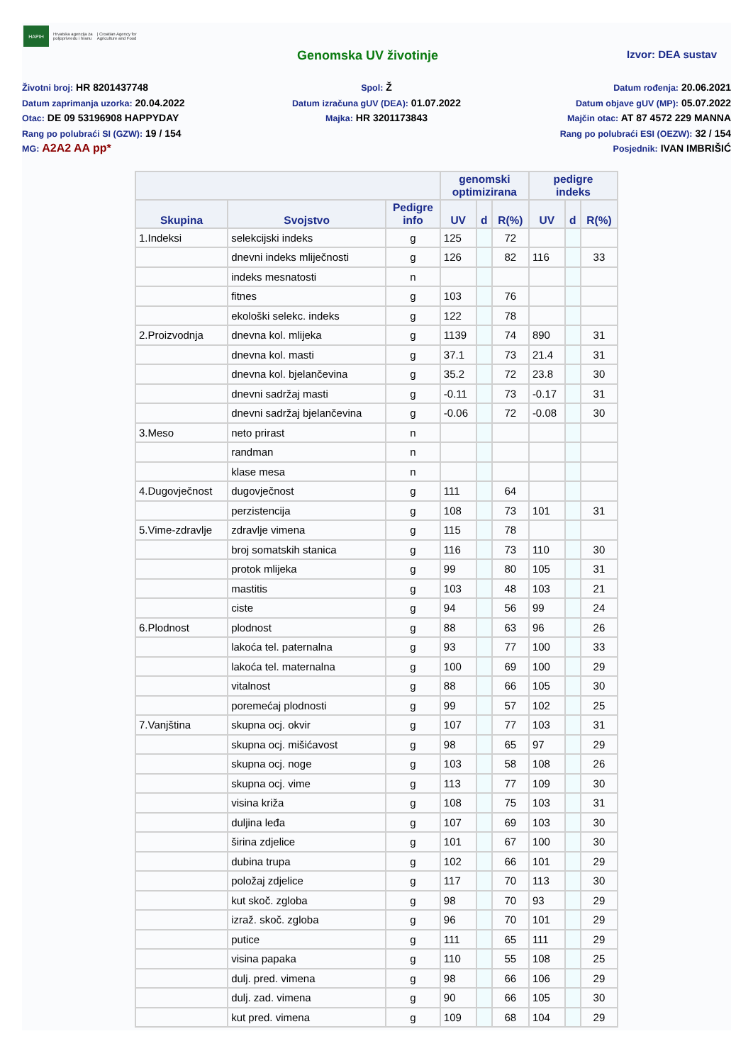HAPIH
Hrvatska agencija za
poljoprivredu i hranu
| Croatian Agency for
Agriculture and Food
Genomska UV životinje
Izvor: DEA sustav
Životni broj: HR 8201437748
Datum zaprimanja uzorka: 20.04.2022
Otac: DE 09 53196908 HAPPYDAY
Rang po polubraći SI (GZW): 19 / 154
MG: A2A2 AA pp*
Spol: Ž
Datum izračuna gUV (DEA): 01.07.2022
Majka: HR 3201173843
Datum rođenja: 20.06.2021
Datum objave gUV (MP): 05.07.2022
Majčin otac: AT 87 4572 229 MANNA
Rang po polubraći ESI (OEZW): 32 / 154
Posjednik: IVAN IMBRIŠIĆ
| | | | genomski optimizirana | | | pedigre indeks | | |
| --- | --- | --- | --- | --- | --- | --- | --- | --- |
| Skupina | Svojstvo | Pedigre info | UV | d | R(%) | UV | d | R(%) |
| 1.Indeksi | selekcijski indeks | g | 125 | | 72 | | | |
| | dnevni indeks mliječnosti | g | 126 | | 82 | 116 | | 33 |
| | indeks mesnatosti | n | | | | | | |
| | fitnes | g | 103 | | 76 | | | |
| | ekološki selekc. indeks | g | 122 | | 78 | | | |
| 2.Proizvodnja | dnevna kol. mlijeka | g | 1139 | | 74 | 890 | | 31 |
| | dnevna kol. masti | g | 37.1 | | 73 | 21.4 | | 31 |
| | dnevna kol. bjelančevina | g | 35.2 | | 72 | 23.8 | | 30 |
| | dnevni sadržaj masti | g | -0.11 | | 73 | -0.17 | | 31 |
| | dnevni sadržaj bjelančevina | g | -0.06 | | 72 | -0.08 | | 30 |
| 3.Meso | neto prirast | n | | | | | | |
| | randman | n | | | | | | |
| | klase mesa | n | | | | | | |
| 4.Dugovječnost | dugovječnost | g | 111 | | 64 | | | |
| | perzistencija | g | 108 | | 73 | 101 | | 31 |
| 5.Vime-zdravlje | zdravlje vimena | g | 115 | | 78 | | | |
| | broj somatskih stanica | g | 116 | | 73 | 110 | | 30 |
| | protok mlijeka | g | 99 | | 80 | 105 | | 31 |
| | mastitis | g | 103 | | 48 | 103 | | 21 |
| | ciste | g | 94 | | 56 | 99 | | 24 |
| 6.Plodnost | plodnost | g | 88 | | 63 | 96 | | 26 |
| | lakoća tel. paternalna | g | 93 | | 77 | 100 | | 33 |
| | lakoća tel. maternalna | g | 100 | | 69 | 100 | | 29 |
| | vitalnost | g | 88 | | 66 | 105 | | 30 |
| | poremećaj plodnosti | g | 99 | | 57 | 102 | | 25 |
| 7.Vanjština | skupna ocj. okvir | g | 107 | | 77 | 103 | | 31 |
| | skupna ocj. mišićavost | g | 98 | | 65 | 97 | | 29 |
| | skupna ocj. noge | g | 103 | | 58 | 108 | | 26 |
| | skupna ocj. vime | g | 113 | | 77 | 109 | | 30 |
| | visina križa | g | 108 | | 75 | 103 | | 31 |
| | duljina leđa | g | 107 | | 69 | 103 | | 30 |
| | širina zdjelice | g | 101 | | 67 | 100 | | 30 |
| | dubina trupa | g | 102 | | 66 | 101 | | 29 |
| | položaj zdjelice | g | 117 | | 70 | 113 | | 30 |
| | kut skoč. zgloba | g | 98 | | 70 | 93 | | 29 |
| | izraž. skoč. zgloba | g | 96 | | 70 | 101 | | 29 |
| | putice | g | 111 | | 65 | 111 | | 29 |
| | visina papaka | g | 110 | | 55 | 108 | | 25 |
| | dulj. pred. vimena | g | 98 | | 66 | 106 | | 29 |
| | dulj. zad. vimena | g | 90 | | 66 | 105 | | 30 |
| | kut pred. vimena | g | 109 | | 68 | 104 | | 29 |